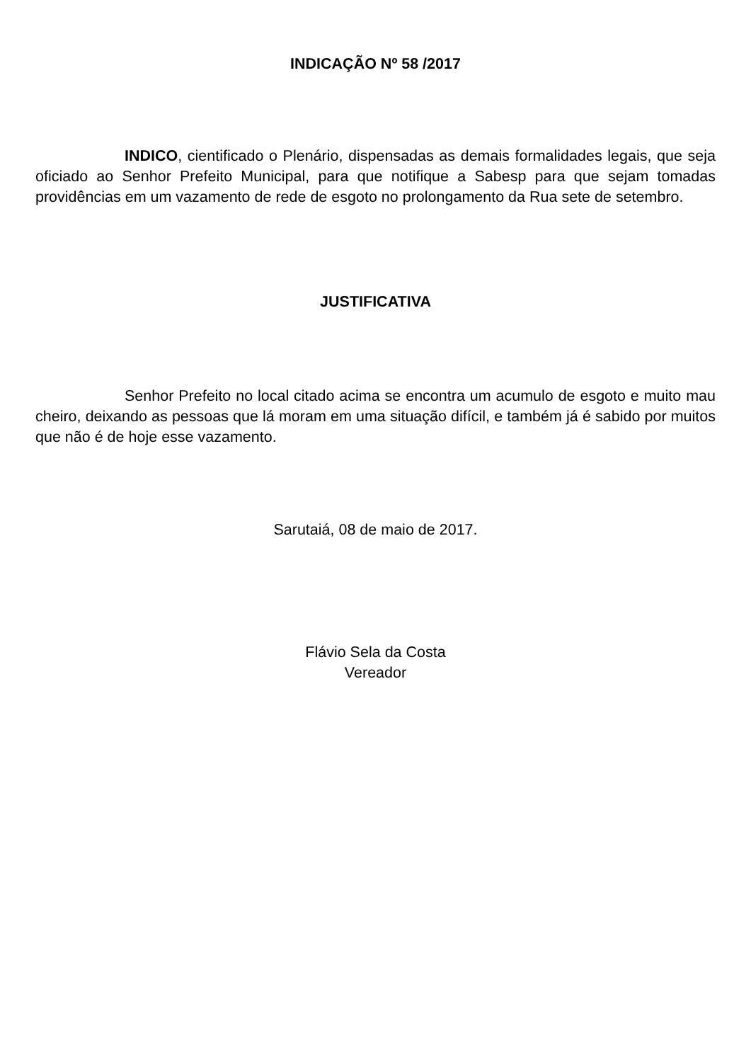INDICAÇÃO Nº 58 /2017
INDICO, cientificado o Plenário, dispensadas as demais formalidades legais, que seja oficiado ao Senhor Prefeito Municipal, para que notifique a Sabesp para que sejam tomadas providências em um vazamento de rede de esgoto no prolongamento da Rua sete de setembro.
JUSTIFICATIVA
Senhor Prefeito no local citado acima se encontra um acumulo de esgoto e muito mau cheiro, deixando as pessoas que lá moram em uma situação difícil, e também já é sabido por muitos que não é de hoje esse vazamento.
Sarutaiá, 08 de maio de 2017.
Flávio Sela da Costa
Vereador